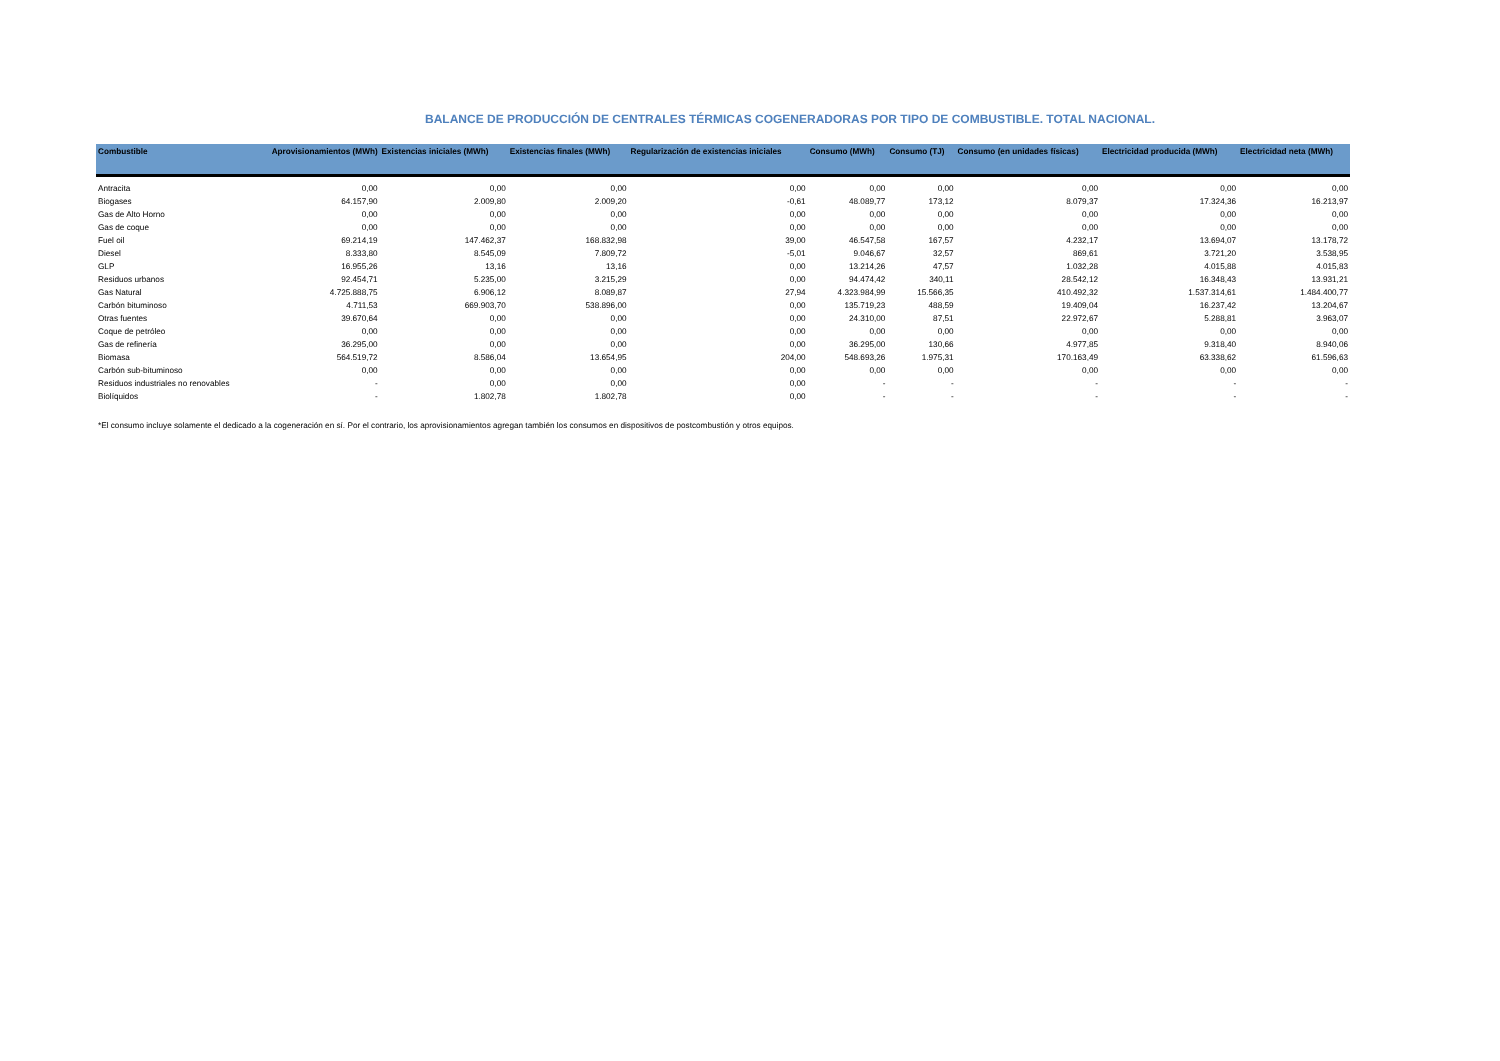BALANCE DE PRODUCCIÓN DE CENTRALES TÉRMICAS COGENERADORAS POR TIPO DE COMBUSTIBLE. TOTAL NACIONAL.
| Combustible | Aprovisionamientos (MWh) | Existencias iniciales (MWh) | Existencias finales (MWh) | Regularización de existencias iniciales | Consumo (MWh) | Consumo (TJ) | Consumo (en unidades físicas) | Electricidad producida (MWh) | Electricidad neta (MWh) |
| --- | --- | --- | --- | --- | --- | --- | --- | --- | --- |
| Antracita | 0,00 | 0,00 | 0,00 | 0,00 | 0,00 | 0,00 | 0,00 | 0,00 | 0,00 |
| Biogases | 64.157,90 | 2.009,80 | 2.009,20 | -0,61 | 48.089,77 | 173,12 | 8.079,37 | 17.324,36 | 16.213,97 |
| Gas de Alto Horno | 0,00 | 0,00 | 0,00 | 0,00 | 0,00 | 0,00 | 0,00 | 0,00 | 0,00 |
| Gas de coque | 0,00 | 0,00 | 0,00 | 0,00 | 0,00 | 0,00 | 0,00 | 0,00 | 0,00 |
| Fuel oil | 69.214,19 | 147.462,37 | 168.832,98 | 39,00 | 46.547,58 | 167,57 | 4.232,17 | 13.694,07 | 13.178,72 |
| Diesel | 8.333,80 | 8.545,09 | 7.809,72 | -5,01 | 9.046,67 | 32,57 | 869,61 | 3.721,20 | 3.538,95 |
| GLP | 16.955,26 | 13,16 | 13,16 | 0,00 | 13.214,26 | 47,57 | 1.032,28 | 4.015,88 | 4.015,83 |
| Residuos urbanos | 92.454,71 | 5.235,00 | 3.215,29 | 0,00 | 94.474,42 | 340,11 | 28.542,12 | 16.348,43 | 13.931,21 |
| Gas Natural | 4.725.888,75 | 6.906,12 | 8.089,87 | 27,94 | 4.323.984,99 | 15.566,35 | 410.492,32 | 1.537.314,61 | 1.484.400,77 |
| Carbón bituminoso | 4.711,53 | 669.903,70 | 538.896,00 | 0,00 | 135.719,23 | 488,59 | 19.409,04 | 16.237,42 | 13.204,67 |
| Otras fuentes | 39.670,64 | 0,00 | 0,00 | 0,00 | 24.310,00 | 87,51 | 22.972,67 | 5.288,81 | 3.963,07 |
| Coque de petróleo | 0,00 | 0,00 | 0,00 | 0,00 | 0,00 | 0,00 | 0,00 | 0,00 | 0,00 |
| Gas de refinería | 36.295,00 | 0,00 | 0,00 | 0,00 | 36.295,00 | 130,66 | 4.977,85 | 9.318,40 | 8.940,06 |
| Biomasa | 564.519,72 | 8.586,04 | 13.654,95 | 204,00 | 548.693,26 | 1.975,31 | 170.163,49 | 63.338,62 | 61.596,63 |
| Carbón sub-bituminoso | 0,00 | 0,00 | 0,00 | 0,00 | 0,00 | 0,00 | 0,00 | 0,00 | 0,00 |
| Residuos industriales no renovables | - | 0,00 | 0,00 | 0,00 | - | - | - | - | - |
| Biolíquidos | - | 1.802,78 | 1.802,78 | 0,00 | - | - | - | - | - |
*El consumo incluye solamente el dedicado a la cogeneración en sí. Por el contrario, los aprovisionamientos agregan también los consumos en dispositivos de postcombustión y otros equipos.